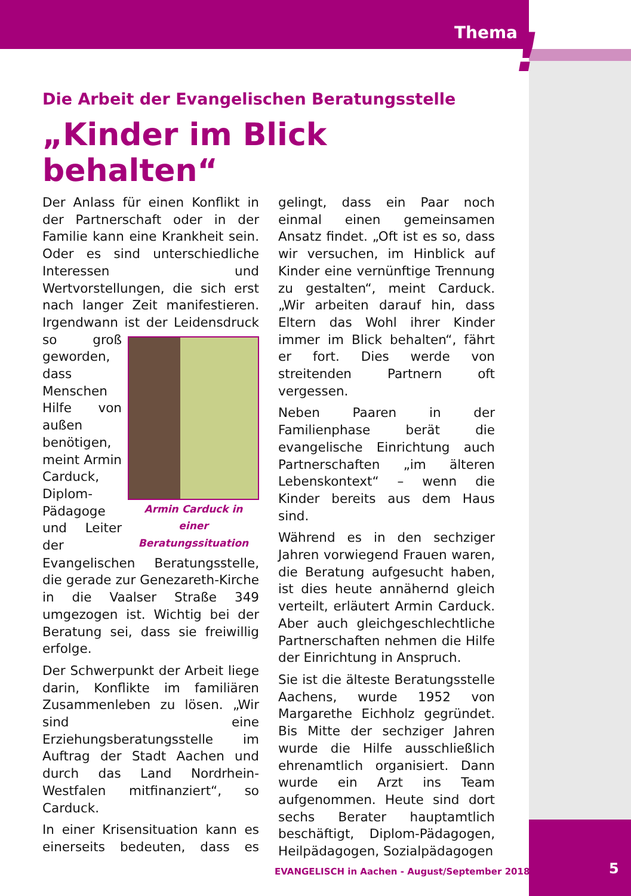Thema !
Die Arbeit der Evangelischen Beratungsstelle
„Kinder im Blick behalten“
Der Anlass für einen Konflikt in der Partnerschaft oder in der Familie kann eine Krankheit sein. Oder es sind unterschiedliche Interessen und Wertvorstellungen, die sich erst nach langer Zeit manifestieren. Irgendwann ist der Armin Carduck in einer Beratungssituation Leidensdruck so groß geworden, dass Menschen Hilfe von außen benötigen, meint Armin Carduck, Diplom-Pädagoge und Leiter der Evangelischen Beratungsstelle, die gerade zur Genezareth-Kirche in die Vaalser Straße 349 umgezogen ist. Wichtig bei der Beratung sei, dass sie freiwillig erfolge.
Der Schwerpunkt der Arbeit liege darin, Konflikte im familiären Zusammenleben zu lösen. „Wir sind eine Erziehungsberatungsstelle im Auftrag der Stadt Aachen und durch das Land Nordrhein-Westfalen mitfinanziert“, so Carduck.
In einer Krisensituation kann es einerseits bedeuten, dass es gelingt, dass ein Paar noch einmal einen gemeinsamen Ansatz findet. „Oft ist es so, dass wir versuchen, im Hinblick auf Kinder eine vernünftige Trennung zu gestalten“, meint Carduck. „Wir arbeiten darauf hin, dass Eltern das Wohl ihrer Kinder immer im Blick behalten“, fährt er fort. Dies werde von streitenden Partnern oft vergessen.
Neben Paaren in der Familienphase berät die evangelische Einrichtung auch Partnerschaften „im älteren Lebenskontext“ – wenn die Kinder bereits aus dem Haus sind.
Während es in den sechziger Jahren vorwiegend Frauen waren, die Beratung aufgesucht haben, ist dies heute annähernd gleich verteilt, erläutert Armin Carduck. Aber auch gleichgeschlechtliche Partnerschaften nehmen die Hilfe der Einrichtung in Anspruch.
Sie ist die älteste Beratungsstelle Aachens, wurde 1952 von Margarethe Eichholz gegründet. Bis Mitte der sechziger Jahren wurde die Hilfe ausschließlich ehrenamtlich organisiert. Dann wurde ein Arzt ins Team aufgenommen. Heute sind dort sechs Berater hauptamtlich beschäftigt, Diplom-Pädagogen, Heilpädagogen, Sozialpädagogen
EVANGELISCH in Aachen - August/September 2018
5